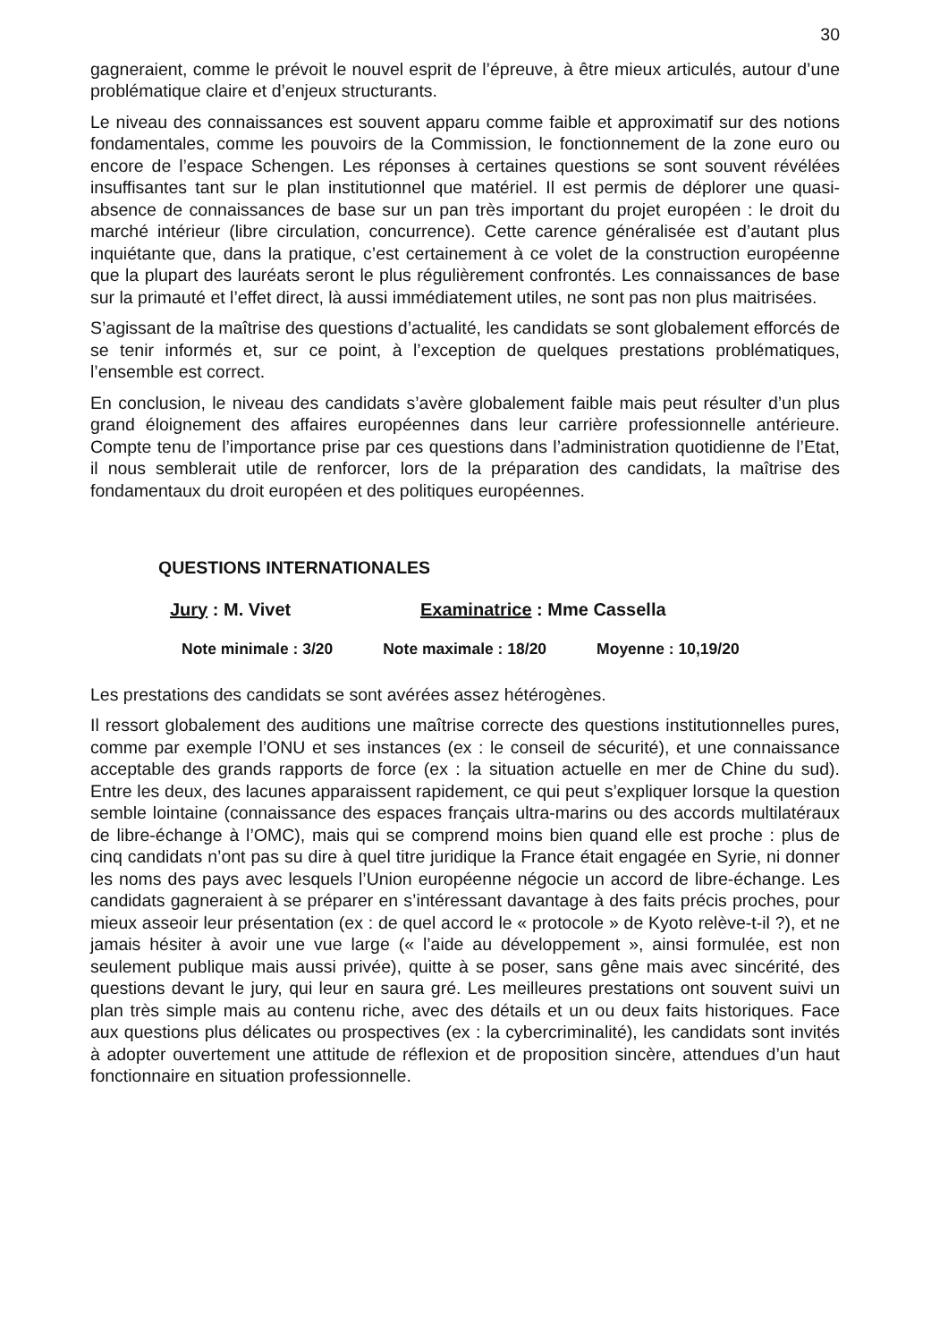30
gagneraient, comme le prévoit le nouvel esprit de l’épreuve, à être mieux articulés, autour d’une problématique claire et d’enjeux structurants.
Le niveau des connaissances est souvent apparu comme faible et approximatif sur des notions fondamentales, comme les pouvoirs de la Commission, le fonctionnement de la zone euro ou encore de l’espace Schengen. Les réponses à certaines questions se sont souvent révélées insuffisantes tant sur le plan institutionnel que matériel. Il est permis de déplorer une quasi-absence de connaissances de base sur un pan très important du projet européen : le droit du marché intérieur (libre circulation, concurrence). Cette carence généralisée est d’autant plus inquiétante que, dans la pratique, c’est certainement à ce volet de la construction européenne que la plupart des lauréats seront le plus régulièrement confrontés. Les connaissances de base sur la primauté et l’effet direct, là aussi immédiatement utiles, ne sont pas non plus maitrisées.
S’agissant de la maîtrise des questions d’actualité, les candidats se sont globalement efforcés de se tenir informés et, sur ce point, à l’exception de quelques prestations problématiques, l’ensemble est correct.
En conclusion, le niveau des candidats s’avère globalement faible mais peut résulter d’un plus grand éloignement des affaires européennes dans leur carrière professionnelle antérieure. Compte tenu de l’importance prise par ces questions dans l’administration quotidienne de l’Etat, il nous semblerait utile de renforcer, lors de la préparation des candidats, la maîtrise des fondamentaux du droit européen et des politiques européennes.
QUESTIONS INTERNATIONALES
Jury : M. Vivet Examinatrice : Mme Cassella
Note minimale : 3/20 Note maximale : 18/20 Moyenne : 10,19/20
Les prestations des candidats se sont avérées assez hétérogènes.
Il ressort globalement des auditions une maîtrise correcte des questions institutionnelles pures, comme par exemple l’ONU et ses instances (ex : le conseil de sécurité), et une connaissance acceptable des grands rapports de force (ex : la situation actuelle en mer de Chine du sud). Entre les deux, des lacunes apparaissent rapidement, ce qui peut s’expliquer lorsque la question semble lointaine (connaissance des espaces français ultra-marins ou des accords multilatéraux de libre-échange à l’OMC), mais qui se comprend moins bien quand elle est proche : plus de cinq candidats n’ont pas su dire à quel titre juridique la France était engagée en Syrie, ni donner les noms des pays avec lesquels l’Union européenne négocie un accord de libre-échange. Les candidats gagneraient à se préparer en s’intéressant davantage à des faits précis proches, pour mieux asseoir leur présentation (ex : de quel accord le « protocole » de Kyoto relève-t-il ?), et ne jamais hésiter à avoir une vue large (« l’aide au développement », ainsi formulée, est non seulement publique mais aussi privée), quitte à se poser, sans gêne mais avec sincérité, des questions devant le jury, qui leur en saura gré. Les meilleures prestations ont souvent suivi un plan très simple mais au contenu riche, avec des détails et un ou deux faits historiques. Face aux questions plus délicates ou prospectives (ex : la cybercriminalité), les candidats sont invités à adopter ouvertement une attitude de réflexion et de proposition sincère, attendues d’un haut fonctionnaire en situation professionnelle.